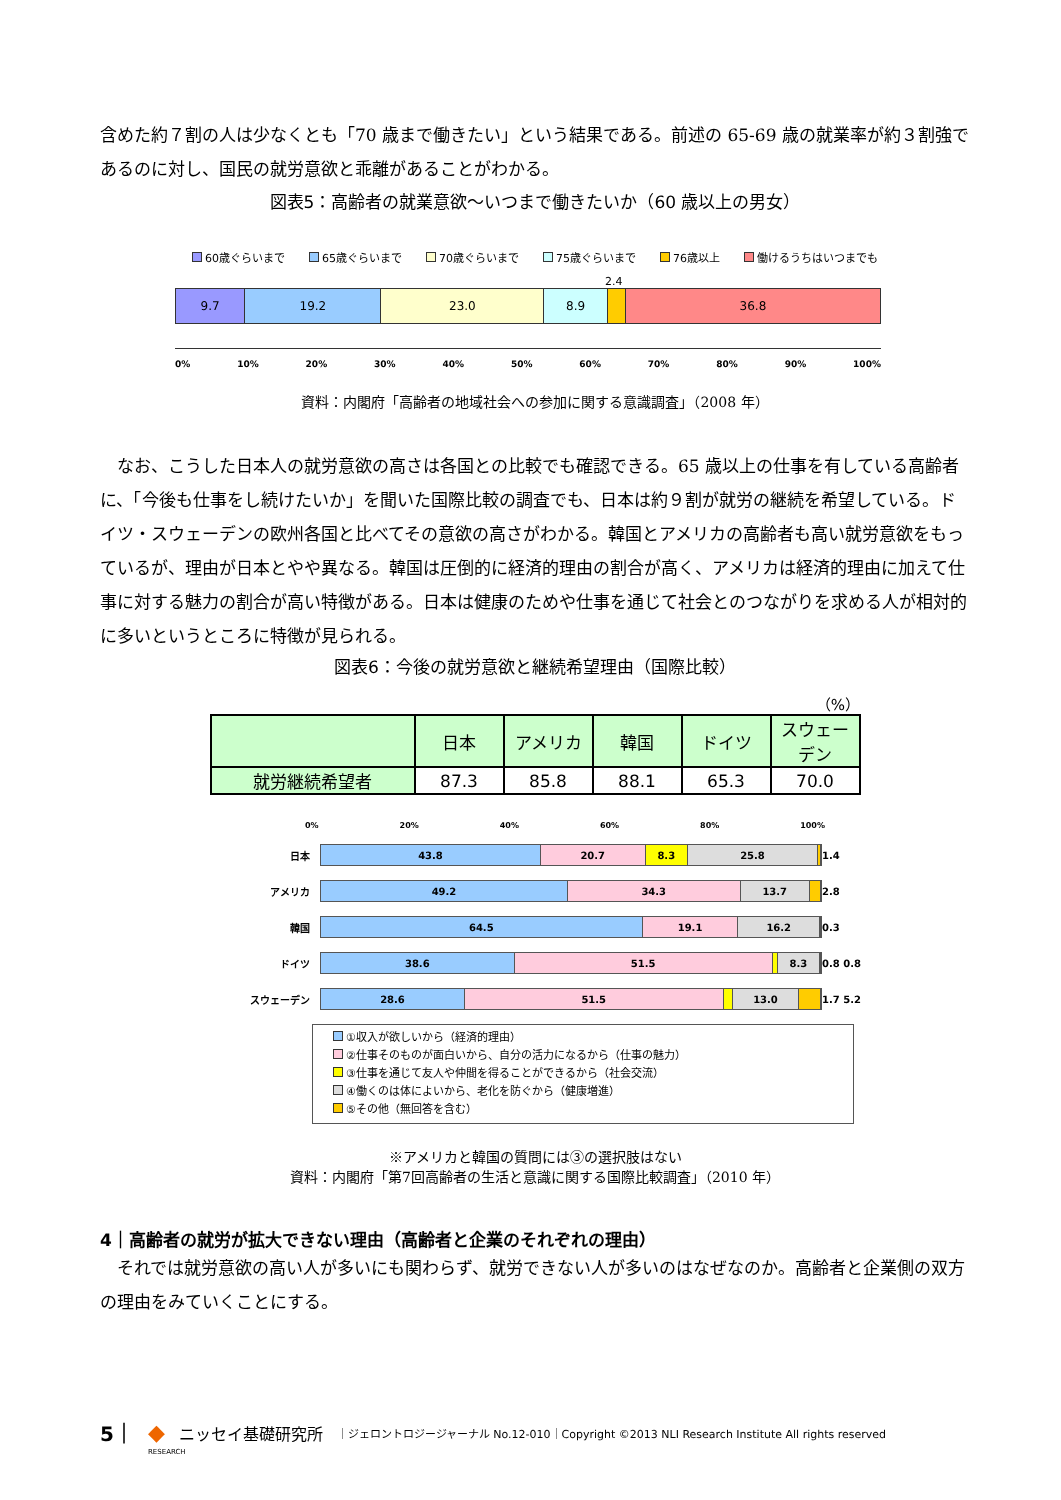含めた約７割の人は少なくとも「70 歳まで働きたい」という結果である。前述の 65-69 歳の就業率が約３割強であるのに対し、国民の就労意欲と乖離があることがわかる。
図表5：高齢者の就業意欲～いつまで働きたいか（60 歳以上の男女）
60歳ぐらいまで 65歳ぐらいまで 70歳ぐらいまで 75歳ぐらいまで 76歳以上 働けるうちはいつまでも
2.4
9.7 19.2 23.0 8.9 36.8
0% 10% 20% 30% 40% 50% 60% 70% 80% 90% 100%
資料：内閣府「高齢者の地域社会への参加に関する意識調査」（2008 年）
　なお、こうした日本人の就労意欲の高さは各国との比較でも確認できる。65 歳以上の仕事を有している高齢者に、「今後も仕事をし続けたいか」を聞いた国際比較の調査でも、日本は約９割が就労の継続を希望している。ドイツ・スウェーデンの欧州各国と比べてその意欲の高さがわかる。韓国とアメリカの高齢者も高い就労意欲をもっているが、理由が日本とやや異なる。韓国は圧倒的に経済的理由の割合が高く、アメリカは経済的理由に加えて仕事に対する魅力の割合が高い特徴がある。日本は健康のためや仕事を通じて社会とのつながりを求める人が相対的に多いというところに特徴が見られる。
図表6：今後の就労意欲と継続希望理由（国際比較）
（%）
| | 日本 | アメリカ | 韓国 | ドイツ | スウェーデン |
| 就労継続希望者 | 87.3 | 85.8 | 88.1 | 65.3 | 70.0 |
0% 20% 40% 60% 80% 100%
日本
43.8 20.7 8.3 25.8
1.4
アメリカ
49.2 34.3 13.7
2.8
韓国
64.5 19.1 16.2
0.3
ドイツ
38.6 51.5 8.3
0.8 0.8
スウェーデン
28.6 51.5 13.0
1.7 5.2
①収入が欲しいから（経済的理由）
②仕事そのものが面白いから、自分の活力になるから（仕事の魅力）
③仕事を通じて友人や仲間を得ることができるから（社会交流）
④働くのは体によいから、老化を防ぐから（健康増進）
⑤その他（無回答を含む）
※アメリカと韓国の質問には③の選択肢はない
資料：内閣府「第7回高齢者の生活と意識に関する国際比較調査」（2010 年）
4｜高齢者の就労が拡大できない理由（高齢者と企業のそれぞれの理由）
　それでは就労意欲の高い人が多いにも関わらず、就労できない人が多いのはなぜなのか。高齢者と企業側の双方の理由をみていくことにする。
5｜ ◆ ニッセイ基礎研究所 ｜ジェロントロジージャーナル No.12-010｜Copyright ©2013 NLI Research Institute All rights reserved
RESEARCH